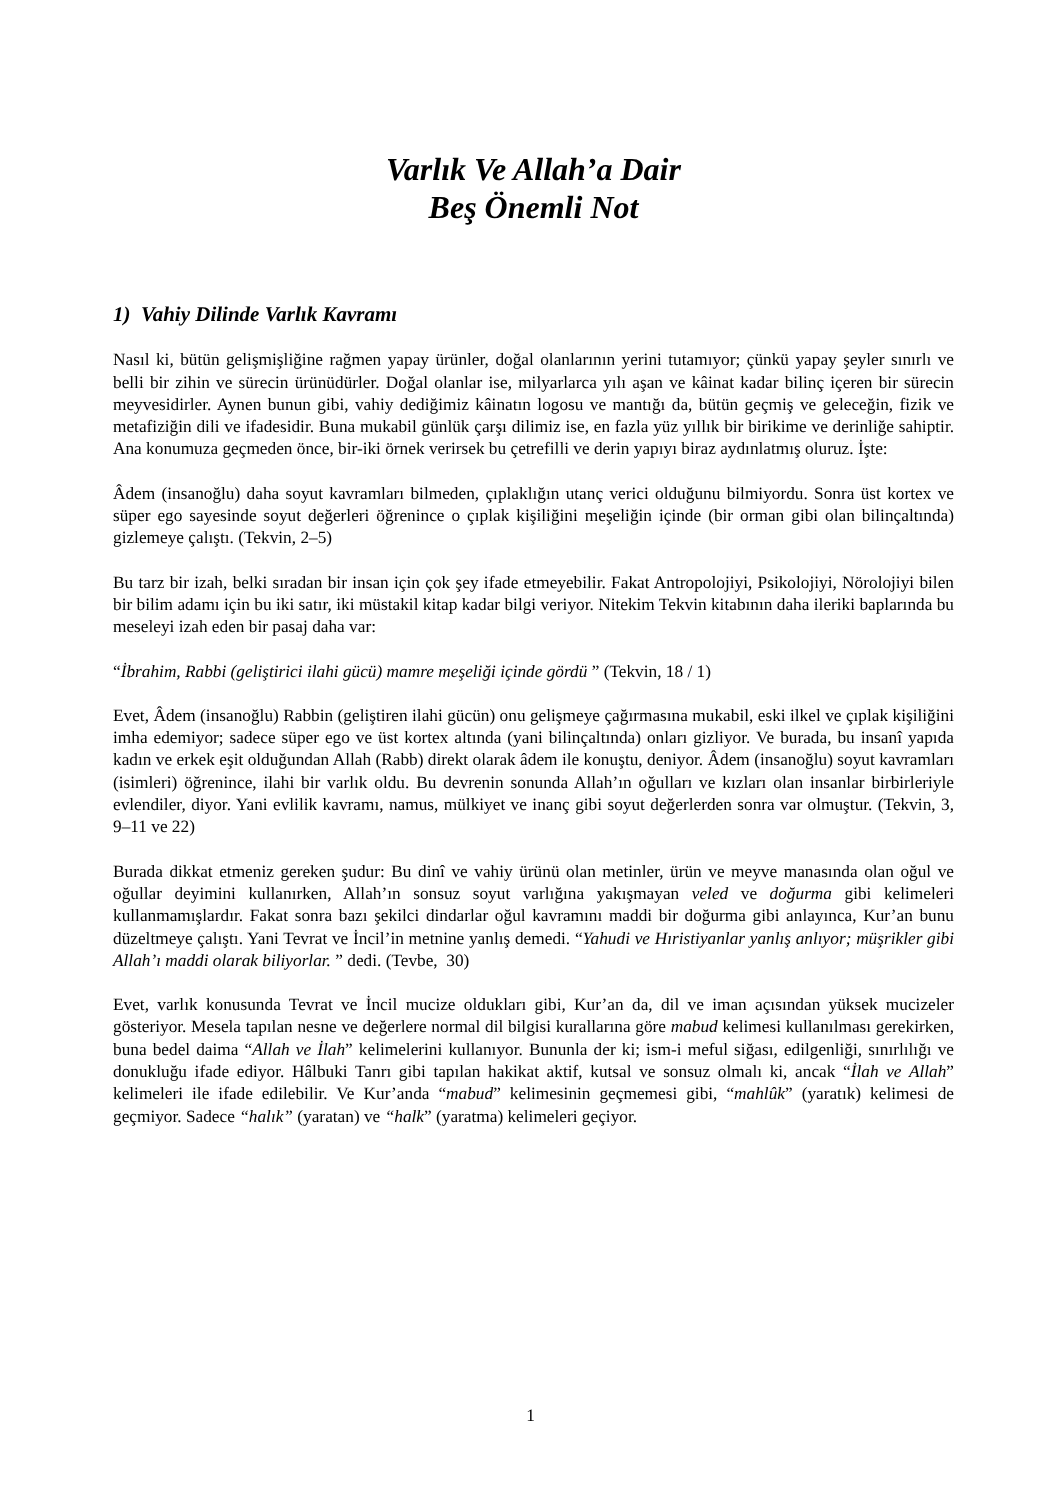Varlık Ve Allah’a Dair
Beş Önemli Not
1) Vahiy Dilinde Varlık Kavramı
Nasıl ki, bütün gelişmişliğine rağmen yapay ürünler, doğal olanlarının yerini tutamıyor; çünkü yapay şeyler sınırlı ve belli bir zihin ve sürecin ürünüdürler. Doğal olanlar ise, milyarlarca yılı aşan ve kâinat kadar bilinç içeren bir sürecin meyvesidirler. Aynen bunun gibi, vahiy dediğimiz kâinatın logosu ve mantığı da, bütün geçmiş ve geleceğin, fizik ve metafiziğin dili ve ifadesidir. Buna mukabil günlük çarşı dilimiz ise, en fazla yüz yıllık bir birikime ve derinliğe sahiptir. Ana konumuza geçmeden önce, bir-iki örnek verirsek bu çetrefilli ve derin yapıyı biraz aydınlatmış oluruz. İşte:
Âdem (insanoğlu) daha soyut kavramları bilmeden, çıplaklığın utanç verici olduğunu bilmiyordu. Sonra üst kortex ve süper ego sayesinde soyut değerleri öğrenince o çıplak kişiliğini meşeliğin içinde (bir orman gibi olan bilinçaltında) gizlemeye çalıştı. (Tekvin, 2–5)
Bu tarz bir izah, belki sıradan bir insan için çok şey ifade etmeyebilir. Fakat Antropolojiyi, Psikolojiyi, Nörolojiyi bilen bir bilim adamı için bu iki satır, iki müstakil kitap kadar bilgi veriyor. Nitekim Tekvin kitabının daha ileriki baplarında bu meseleyi izah eden bir pasaj daha var:
“İbrahim, Rabbi (geliştirici ilahi gücü) mamre meşeliği içinde gördü ” (Tekvin, 18 / 1)
Evet, Âdem (insanoğlu) Rabbin (geliştiren ilahi gücün) onu gelişmeye çağırmasına mukabil, eski ilkel ve çıplak kişiliğini imha edemiyor; sadece süper ego ve üst kortex altında (yani bilinçaltında) onları gizliyor. Ve burada, bu insanî yapıda kadın ve erkek eşit olduğundan Allah (Rabb) direkt olarak âdem ile konuştu, deniyor. Âdem (insanoğlu) soyut kavramları (isimleri) öğrenince, ilahi bir varlık oldu. Bu devrenin sonunda Allah’ın oğulları ve kızları olan insanlar birbirleriyle evlendiler, diyor. Yani evlilik kavramı, namus, mülkiyet ve inanç gibi soyut değerlerden sonra var olmuştur. (Tekvin, 3, 9–11 ve 22)
Burada dikkat etmeniz gereken şudur: Bu dinî ve vahiy ürünü olan metinler, ürün ve meyve manasında olan oğul ve oğullar deyimini kullanırken, Allah’ın sonsuz soyut varlığına yakışmayan veled ve doğurma gibi kelimeleri kullanmamışlardır. Fakat sonra bazı şekilci dindarlar oğul kavramını maddi bir doğurma gibi anlayınca, Kur’an bunu düzeltmeye çalıştı. Yani Tevrat ve İncil’in metnine yanlış demedi. “Yahudi ve Hıristiyanlar yanlış anlıyor; müşrikler gibi Allah’ı maddi olarak biliyorlar. ” dedi. (Tevbe, 30)
Evet, varlık konusunda Tevrat ve İncil mucize oldukları gibi, Kur’an da, dil ve iman açısından yüksek mucizeler gösteriyor. Mesela tapılan nesne ve değerlere normal dil bilgisi kurallarına göre mabud kelimesi kullanılması gerekirken, buna bedel daima “Allah ve İlah” kelimelerini kullanıyor. Bununla der ki; ism-i meful siğası, edilgenliği, sınırlılığı ve donukluğu ifade ediyor. Hâlbuki Tanrı gibi tapılan hakikat aktif, kutsal ve sonsuz olmalı ki, ancak “İlah ve Allah” kelimeleri ile ifade edilebilir. Ve Kur’anda “mabud” kelimesinin geçmemesi gibi, “mahlûk” (yaratık) kelimesi de geçmiyor. Sadece “halık” (yaratan) ve “halk” (yaratma) kelimeleri geçiyor.
1